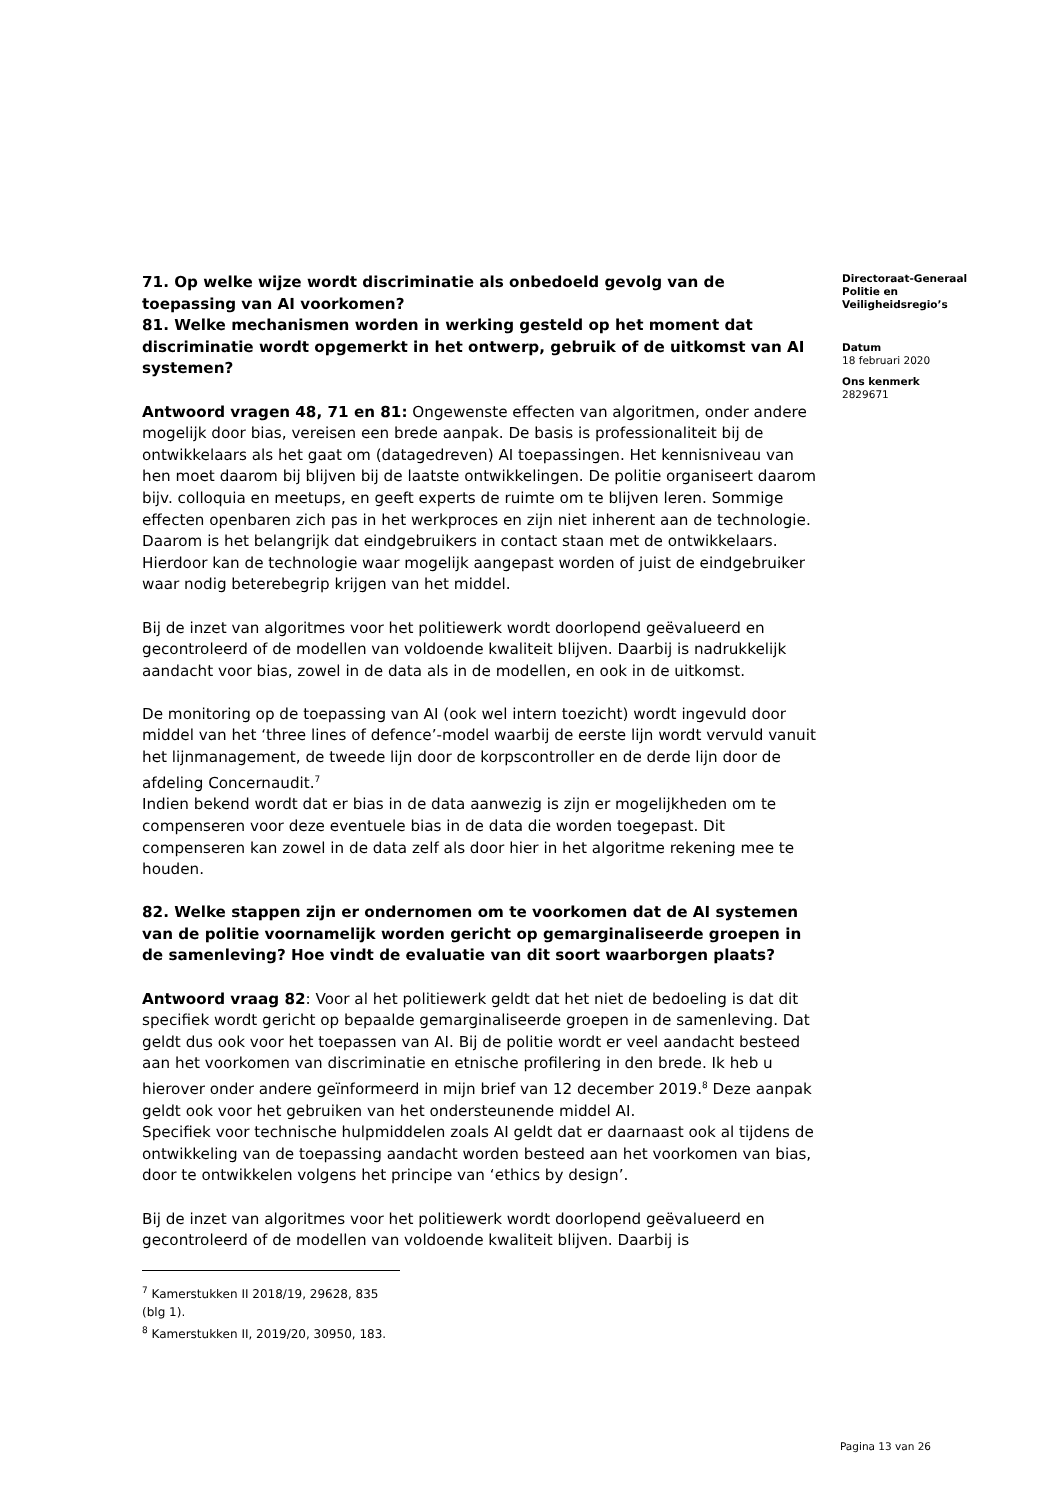71. Op welke wijze wordt discriminatie als onbedoeld gevolg van de toepassing van AI voorkomen?
81. Welke mechanismen worden in werking gesteld op het moment dat discriminatie wordt opgemerkt in het ontwerp, gebruik of de uitkomst van AI systemen?
Antwoord vragen 48, 71 en 81: Ongewenste effecten van algoritmen, onder andere mogelijk door bias, vereisen een brede aanpak. De basis is professionaliteit bij de ontwikkelaars als het gaat om (datagedreven) AI toepassingen. Het kennisniveau van hen moet daarom bij blijven bij de laatste ontwikkelingen. De politie organiseert daarom bijv. colloquia en meetups, en geeft experts de ruimte om te blijven leren. Sommige effecten openbaren zich pas in het werkproces en zijn niet inherent aan de technologie. Daarom is het belangrijk dat eindgebruikers in contact staan met de ontwikkelaars. Hierdoor kan de technologie waar mogelijk aangepast worden of juist de eindgebruiker waar nodig beterebegrip krijgen van het middel.
Bij de inzet van algoritmes voor het politiewerk wordt doorlopend geëvalueerd en gecontroleerd of de modellen van voldoende kwaliteit blijven. Daarbij is nadrukkelijk aandacht voor bias, zowel in de data als in de modellen, en ook in de uitkomst.
De monitoring op de toepassing van AI (ook wel intern toezicht) wordt ingevuld door middel van het ‘three lines of defence’-model waarbij de eerste lijn wordt vervuld vanuit het lijnmanagement, de tweede lijn door de korpscontroller en de derde lijn door de afdeling Concernaudit.<sup>7</sup>
Indien bekend wordt dat er bias in de data aanwezig is zijn er mogelijkheden om te compenseren voor deze eventuele bias in de data die worden toegepast. Dit compenseren kan zowel in de data zelf als door hier in het algoritme rekening mee te houden.
82. Welke stappen zijn er ondernomen om te voorkomen dat de AI systemen van de politie voornamelijk worden gericht op gemarginaliseerde groepen in de samenleving? Hoe vindt de evaluatie van dit soort waarborgen plaats?
Antwoord vraag 82: Voor al het politiewerk geldt dat het niet de bedoeling is dat dit specifiek wordt gericht op bepaalde gemarginaliseerde groepen in de samenleving. Dat geldt dus ook voor het toepassen van AI. Bij de politie wordt er veel aandacht besteed aan het voorkomen van discriminatie en etnische profilering in den brede. Ik heb u hierover onder andere geïnformeerd in mijn brief van 12 december 2019.<sup>8</sup> Deze aanpak geldt ook voor het gebruiken van het ondersteunende middel AI.
Specifiek voor technische hulpmiddelen zoals AI geldt dat er daarnaast ook al tijdens de ontwikkeling van de toepassing aandacht worden besteed aan het voorkomen van bias, door te ontwikkelen volgens het principe van ‘ethics by design’.
Bij de inzet van algoritmes voor het politiewerk wordt doorlopend geëvalueerd en gecontroleerd of de modellen van voldoende kwaliteit blijven. Daarbij is
<sup>7</sup> Kamerstukken II 2018/19, 29628, 835 (blg 1).
<sup>8</sup> Kamerstukken II, 2019/20, 30950, 183.
Directoraat-Generaal
Politie en
Veiligheidsregio’s
Datum
18 februari 2020
Ons kenmerk
2829671
Pagina 13 van 26